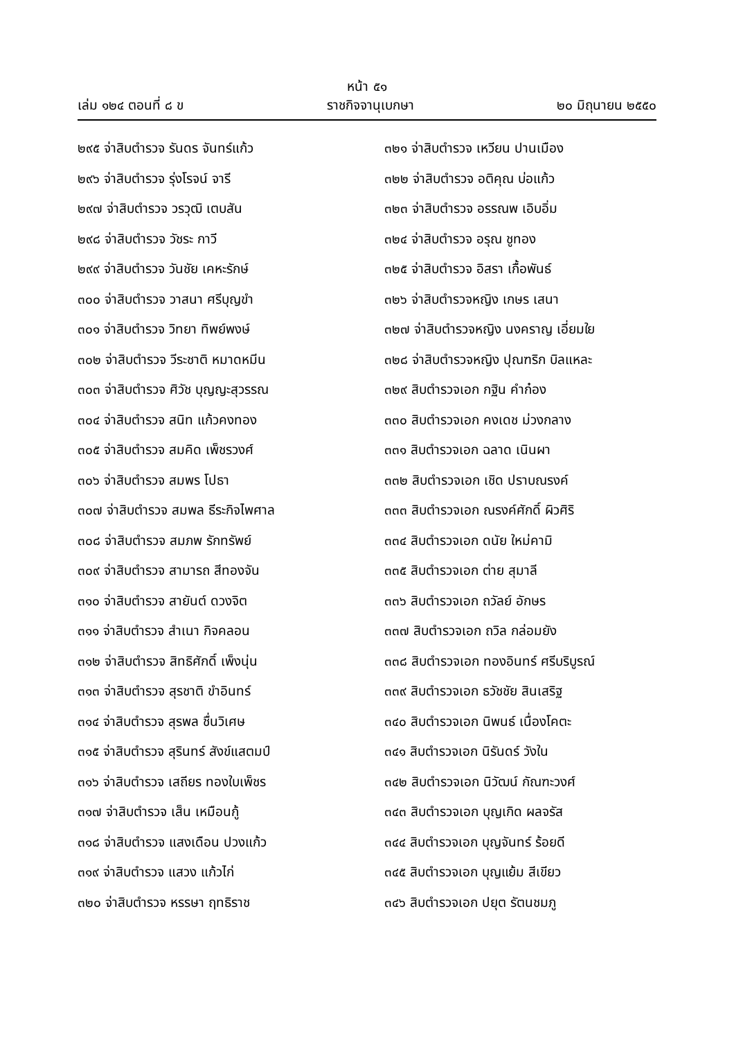หน้า ๕๑
เล่ม ๑๒๔ ตอนที่ ๘ ข ราชกิจจานุเบกษา ๒๐ มิถุนายน ๒๕๕๐
๒๙๕ จ่าสิบตำรวจ รันดร จันทร์แก้ว
๒๙๖ จ่าสิบตำรวจ รุ่งโรจน์ จารี
๒๙๗ จ่าสิบตำรวจ วรวุฒิ เตบสัน
๒๙๘ จ่าสิบตำรวจ วัชระ กาวี
๒๙๙ จ่าสิบตำรวจ วันชัย เคหะรักษ์
๓๐๐ จ่าสิบตำรวจ วาสนา ศรีบุญขำ
๓๐๑ จ่าสิบตำรวจ วิทยา ทิพย์พงษ์
๓๐๒ จ่าสิบตำรวจ วีระชาติ หมาดหมีน
๓๐๓ จ่าสิบตำรวจ ศิวัช บุญญะสุวรรณ
๓๐๔ จ่าสิบตำรวจ สนิท แก้วคงทอง
๓๐๕ จ่าสิบตำรวจ สมคิด เพ็ชรวงศ์
๓๐๖ จ่าสิบตำรวจ สมพร โปธา
๓๐๗ จ่าสิบตำรวจ สมพล ธีระกิจไพศาล
๓๐๘ จ่าสิบตำรวจ สมภพ รักทรัพย์
๓๐๙ จ่าสิบตำรวจ สามารถ สีทองจัน
๓๑๐ จ่าสิบตำรวจ สายันต์ ดวงจิต
๓๑๑ จ่าสิบตำรวจ สำเนา กิจคลอน
๓๑๒ จ่าสิบตำรวจ สิทธิศักดิ์ เพ็งนุ่น
๓๑๓ จ่าสิบตำรวจ สุรชาติ ขำอินทร์
๓๑๔ จ่าสิบตำรวจ สุรพล ชื่นวิเศษ
๓๑๕ จ่าสิบตำรวจ สุรินทร์ สังข์แสตมป์
๓๑๖ จ่าสิบตำรวจ เสถียร ทองใบเพ็ชร
๓๑๗ จ่าสิบตำรวจ เส็น เหมือนกู้
๓๑๘ จ่าสิบตำรวจ แสงเดือน ปวงแก้ว
๓๑๙ จ่าสิบตำรวจ แสวง แก้วไก่
๓๒๐ จ่าสิบตำรวจ หรรษา ฤทธิราช
๓๒๑ จ่าสิบตำรวจ เหวียน ปานเมือง
๓๒๒ จ่าสิบตำรวจ อติคุณ บ่อแก้ว
๓๒๓ จ่าสิบตำรวจ อรรณพ เอิบอิ่ม
๓๒๔ จ่าสิบตำรวจ อรุณ ชูทอง
๓๒๕ จ่าสิบตำรวจ อิสรา เกื้อพันธ์
๓๒๖ จ่าสิบตำรวจหญิง เกษร เสนา
๓๒๗ จ่าสิบตำรวจหญิง นงคราญ เอี่ยมใย
๓๒๘ จ่าสิบตำรวจหญิง ปุณฑริก บิลแหละ
๓๒๙ สิบตำรวจเอก กฐิน คำก๋อง
๓๓๐ สิบตำรวจเอก คงเดช ม่วงกลาง
๓๓๑ สิบตำรวจเอก ฉลาด เนินผา
๓๓๒ สิบตำรวจเอก เชิด ปราบณรงค์
๓๓๓ สิบตำรวจเอก ณรงค์ศักดิ์ ผิวศิริ
๓๓๔ สิบตำรวจเอก ดนัย ใหม่คามิ
๓๓๕ สิบตำรวจเอก ต่าย สุมาลี
๓๓๖ สิบตำรวจเอก ถวัลย์ อักษร
๓๓๗ สิบตำรวจเอก ถวิล กล่อมยัง
๓๓๘ สิบตำรวจเอก ทองอินทร์ ศรีบริบูรณ์
๓๓๙ สิบตำรวจเอก ธวัชชัย สินเสริฐ
๓๔๐ สิบตำรวจเอก นิพนธ์ เนื่องโคตะ
๓๔๑ สิบตำรวจเอก นิรันดร์ วังใน
๓๔๒ สิบตำรวจเอก นิวัฒน์ กัณฑะวงศ์
๓๔๓ สิบตำรวจเอก บุญเกิด ผลจรัส
๓๔๔ สิบตำรวจเอก บุญจันทร์ ร้อยดี
๓๔๕ สิบตำรวจเอก บุญแย้ม สีเขียว
๓๔๖ สิบตำรวจเอก ปยุต รัตนชมภู